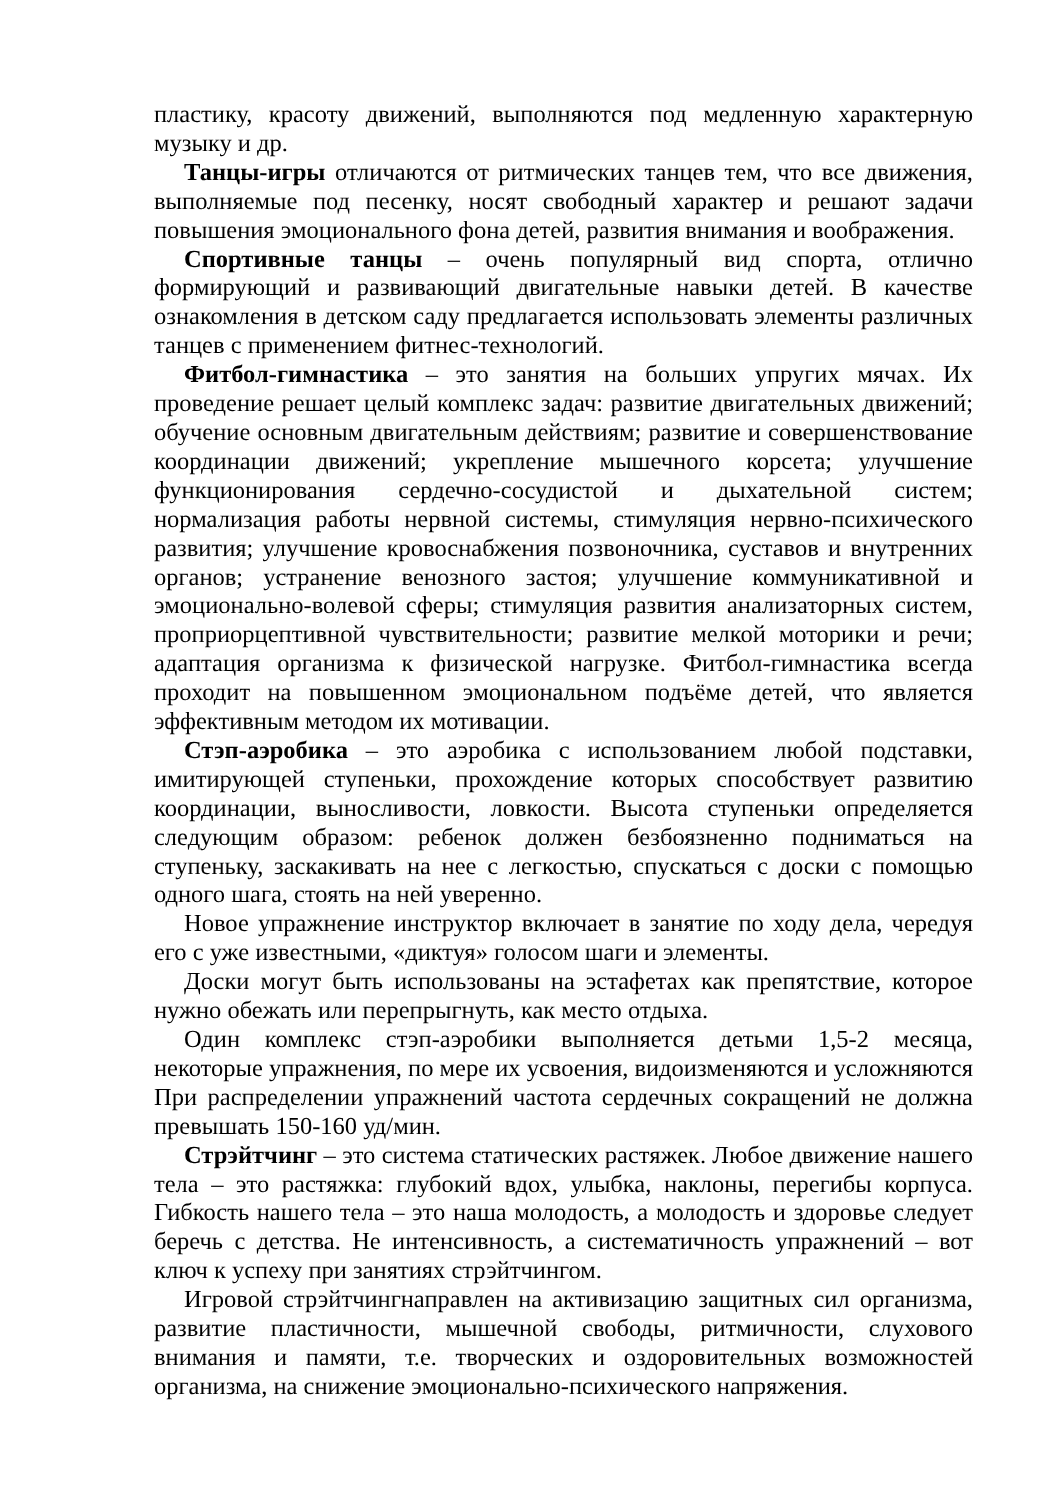пластику, красоту движений, выполняются под медленную характерную музыку и др.
Танцы-игры отличаются от ритмических танцев тем, что все движения, выполняемые под песенку, носят свободный характер и решают задачи повышения эмоционального фона детей, развития внимания и воображения.
Спортивные танцы – очень популярный вид спорта, отлично формирующий и развивающий двигательные навыки детей. В качестве ознакомления в детском саду предлагается использовать элементы различных танцев с применением фитнес-технологий.
Фитбол-гимнастика – это занятия на больших упругих мячах. Их проведение решает целый комплекс задач: развитие двигательных движений; обучение основным двигательным действиям; развитие и совершенствование координации движений; укрепление мышечного корсета; улучшение функционирования сердечно-сосудистой и дыхательной систем; нормализация работы нервной системы, стимуляция нервно-психического развития; улучшение кровоснабжения позвоночника, суставов и внутренних органов; устранение венозного застоя; улучшение коммуникативной и эмоционально-волевой сферы; стимуляция развития анализаторных систем, проприорцептивной чувствительности; развитие мелкой моторики и речи; адаптация организма к физической нагрузке. Фитбол-гимнастика всегда проходит на повышенном эмоциональном подъёме детей, что является эффективным методом их мотивации.
Стэп-аэробика – это аэробика с использованием любой подставки, имитирующей ступеньки, прохождение которых способствует развитию координации, выносливости, ловкости. Высота ступеньки определяется следующим образом: ребенок должен безбоязненно подниматься на ступеньку, заскакивать на нее с легкостью, спускаться с доски с помощью одного шага, стоять на ней уверенно.
Новое упражнение инструктор включает в занятие по ходу дела, чередуя его с уже известными, «диктуя» голосом шаги и элементы.
Доски могут быть использованы на эстафетах как препятствие, которое нужно обежать или перепрыгнуть, как место отдыха.
Один комплекс стэп-аэробики выполняется детьми 1,5-2 месяца, некоторые упражнения, по мере их усвоения, видоизменяются и усложняются При распределении упражнений частота сердечных сокращений не должна превышать 150-160 уд/мин.
Стрэйтчинг – это система статических растяжек. Любое движение нашего тела – это растяжка: глубокий вдох, улыбка, наклоны, перегибы корпуса. Гибкость нашего тела – это наша молодость, а молодость и здоровье следует беречь с детства. Не интенсивность, а систематичность упражнений – вот ключ к успеху при занятиях стрэйтчингом.
Игровой стрэйтчингнаправлен на активизацию защитных сил организма, развитие пластичности, мышечной свободы, ритмичности, слухового внимания и памяти, т.е. творческих и оздоровительных возможностей организма, на снижение эмоционально-психического напряжения.